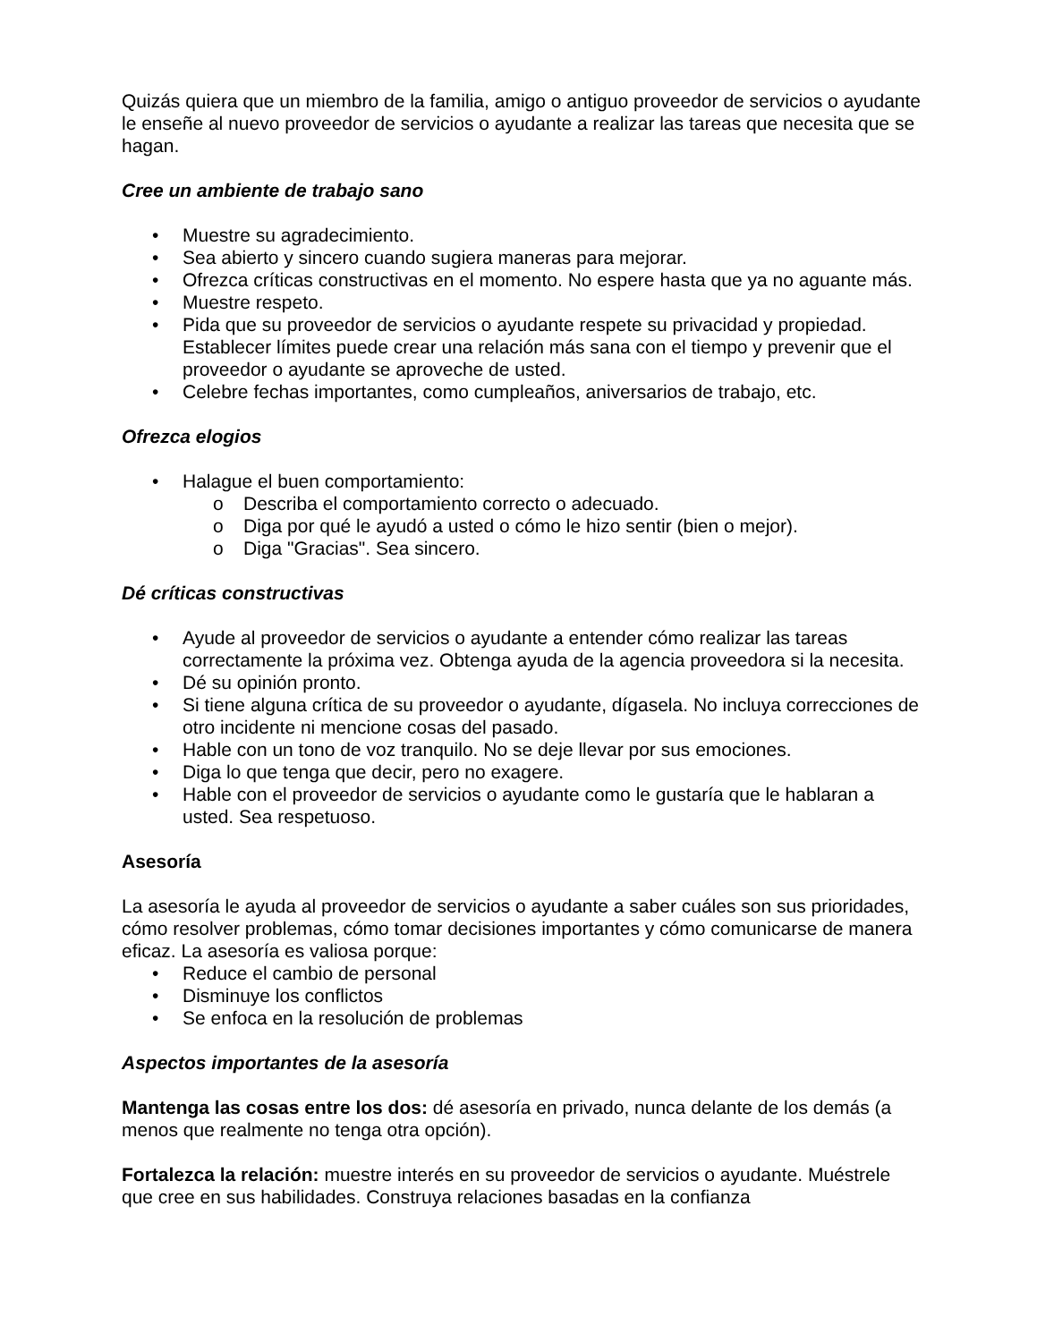Quizás quiera que un miembro de la familia, amigo o antiguo proveedor de servicios o ayudante le enseñe al nuevo proveedor de servicios o ayudante a realizar las tareas que necesita que se hagan.
Cree un ambiente de trabajo sano
• Muestre su agradecimiento.
• Sea abierto y sincero cuando sugiera maneras para mejorar.
• Ofrezca críticas constructivas en el momento. No espere hasta que ya no aguante más.
• Muestre respeto.
• Pida que su proveedor de servicios o ayudante respete su privacidad y propiedad. Establecer límites puede crear una relación más sana con el tiempo y prevenir que el proveedor o ayudante se aproveche de usted.
• Celebre fechas importantes, como cumpleaños, aniversarios de trabajo, etc.
Ofrezca elogios
• Halague el buen comportamiento:
o Describa el comportamiento correcto o adecuado.
o Diga por qué le ayudó a usted o cómo le hizo sentir (bien o mejor).
o Diga "Gracias". Sea sincero.
Dé críticas constructivas
• Ayude al proveedor de servicios o ayudante a entender cómo realizar las tareas correctamente la próxima vez. Obtenga ayuda de la agencia proveedora si la necesita.
• Dé su opinión pronto.
• Si tiene alguna crítica de su proveedor o ayudante, dígasela. No incluya correcciones de otro incidente ni mencione cosas del pasado.
• Hable con un tono de voz tranquilo. No se deje llevar por sus emociones.
• Diga lo que tenga que decir, pero no exagere.
• Hable con el proveedor de servicios o ayudante como le gustaría que le hablaran a usted. Sea respetuoso.
Asesoría
La asesoría le ayuda al proveedor de servicios o ayudante a saber cuáles son sus prioridades, cómo resolver problemas, cómo tomar decisiones importantes y cómo comunicarse de manera eficaz. La asesoría es valiosa porque:
• Reduce el cambio de personal
• Disminuye los conflictos
• Se enfoca en la resolución de problemas
Aspectos importantes de la asesoría
Mantenga las cosas entre los dos: dé asesoría en privado, nunca delante de los demás (a menos que realmente no tenga otra opción).
Fortalezca la relación: muestre interés en su proveedor de servicios o ayudante. Muéstrele que cree en sus habilidades. Construya relaciones basadas en la confianza